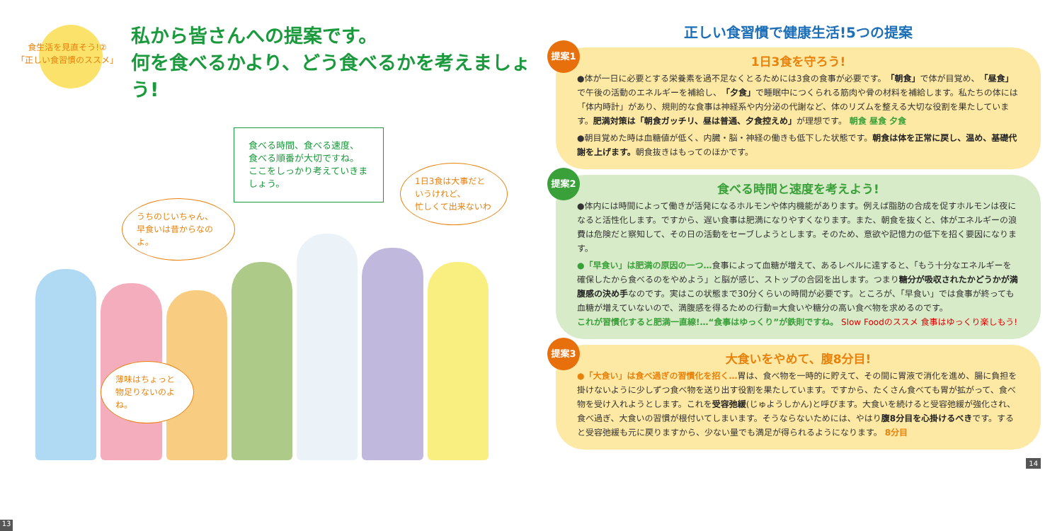食生活を見直そう!②
「正しい食習慣のススメ」
私から皆さんへの提案です。
何を食べるかより、どう食べるかを考えましょう!
食べる時間、食べる速度、
食べる順番が大切ですね。
ここをしっかり考えていきましょう。
1日3食は大事だと
いうけれど、
忙しくて出来ないわ
うちのじいちゃん、
早食いは昔からなのよ。
薄味はちょっと
物足りないのよね。
13
正しい食習慣で健康生活!5つの提案
提案1
1日3食を守ろう!
●体が一日に必要とする栄養素を過不足なくとるためには3食の食事が必要です。「朝食」で体が目覚め、「昼食」で午後の活動のエネルギーを補給し、「夕食」で睡眠中につくられる筋肉や骨の材料を補給します。私たちの体には「体内時計」があり、規則的な食事は神経系や内分泌の代謝など、体のリズムを整える大切な役割を果たしています。肥満対策は「朝食ガッチリ、昼は普通、夕食控えめ」が理想です。 朝食 昼食 夕食
●朝目覚めた時は血糖値が低く、内臓・脳・神経の働きも低下した状態です。朝食は体を正常に戻し、温め、基礎代謝を上げます。朝食抜きはもってのほかです。
提案2
食べる時間と速度を考えよう!
●体内には時間によって働きが活発になるホルモンや体内機能があります。例えば脂肪の合成を促すホルモンは夜になると活性化します。ですから、遅い食事は肥満になりやすくなります。また、朝食を抜くと、体がエネルギーの浪費は危険だと察知して、その日の活動をセーブしようとします。そのため、意欲や記憶力の低下を招く要因になります。
●「早食い」は肥満の原因の一つ…食事によって血糖が増えて、あるレベルに達すると、「もう十分なエネルギーを確保したから食べるのをやめよう」と脳が感じ、ストップの合図を出します。つまり糖分が吸収されたかどうかが満腹感の決め手なのです。実はこの状態まで30分くらいの時間が必要です。ところが、「早食い」では食事が終っても血糖が増えていないので、満腹感を得るための行動=大食いや糖分の高い食べ物を求めるのです。
これが習慣化すると肥満一直線!…“食事はゆっくり”が鉄則ですね。 Slow Foodのススメ 食事はゆっくり楽しもう!
提案3
大食いをやめて、腹8分目!
●「大食い」は食べ過ぎの習慣化を招く…胃は、食べ物を一時的に貯えて、その間に胃液で消化を進め、腸に負担を掛けないように少しずつ食べ物を送り出す役割を果たしています。ですから、たくさん食べても胃が拡がって、食べ物を受け入れようとします。これを受容弛緩(じゅようしかん)と呼びます。大食いを続けると受容弛緩が強化され、食べ過ぎ、大食いの習慣が根付いてしまいます。そうならないためには、やはり腹8分目を心掛けるべきです。すると受容弛緩も元に戻りますから、少ない量でも満足が得られるようになります。 8分目
14